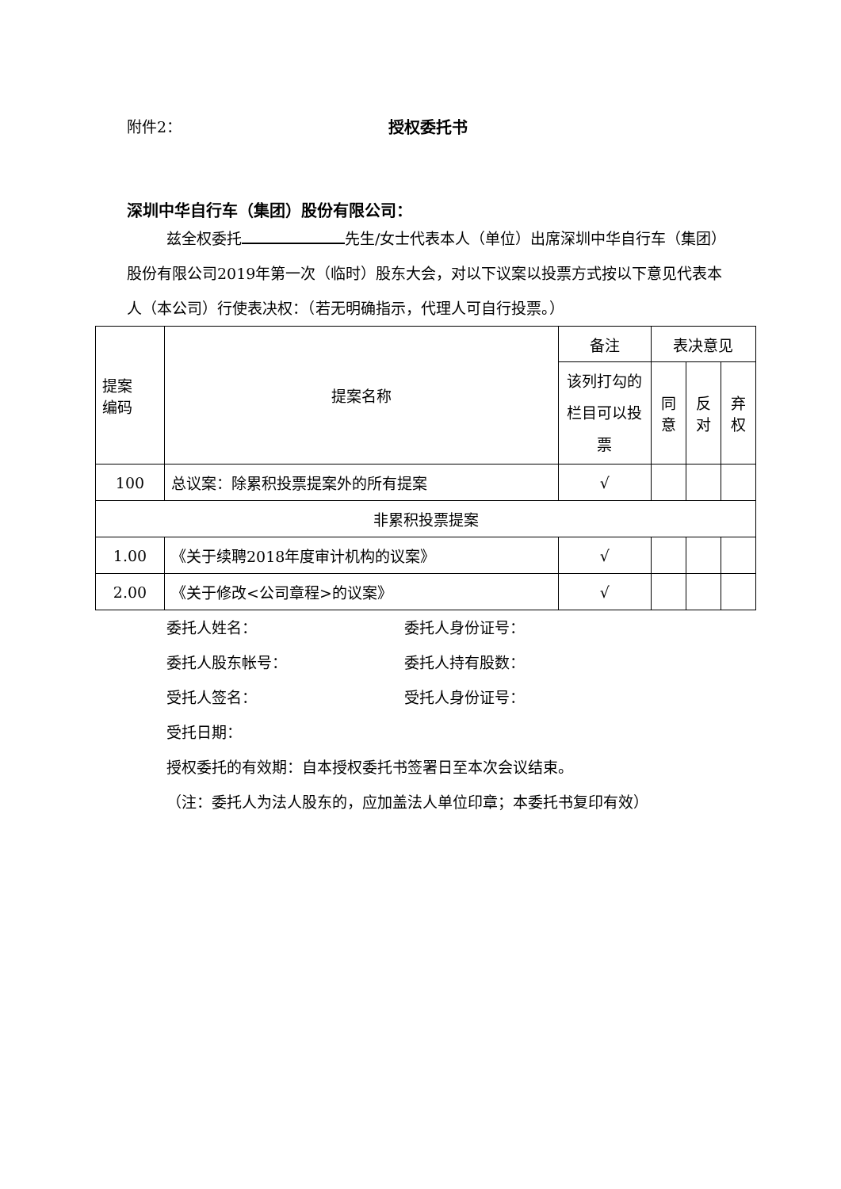附件2： 授权委托书
深圳中华自行车（集团）股份有限公司：
兹全权委托 先生/女士代表本人（单位）出席深圳中华自行车（集团）股份有限公司2019年第一次（临时）股东大会，对以下议案以投票方式按以下意见代表本人（本公司）行使表决权：（若无明确指示，代理人可自行投票。）
| 提案 编码 | 提案名称 | 备注 | 表决意见 | | |
| --- | --- | --- | --- | --- | --- |
| | | 该列打勾的栏目可以投票 | 同意 | 反对 | 弃权 |
| 100 | 总议案：除累积投票提案外的所有提案 | √ | | | |
| 非累积投票提案 | | | | | |
| 1.00 | 《关于续聘2018年度审计机构的议案》 | √ | | | |
| 2.00 | 《关于修改<公司章程>的议案》 | √ | | | |
委托人姓名： 委托人身份证号：
委托人股东帐号： 委托人持有股数：
受托人签名： 受托人身份证号：
受托日期：
授权委托的有效期：自本授权委托书签署日至本次会议结束。
（注：委托人为法人股东的，应加盖法人单位印章；本委托书复印有效）